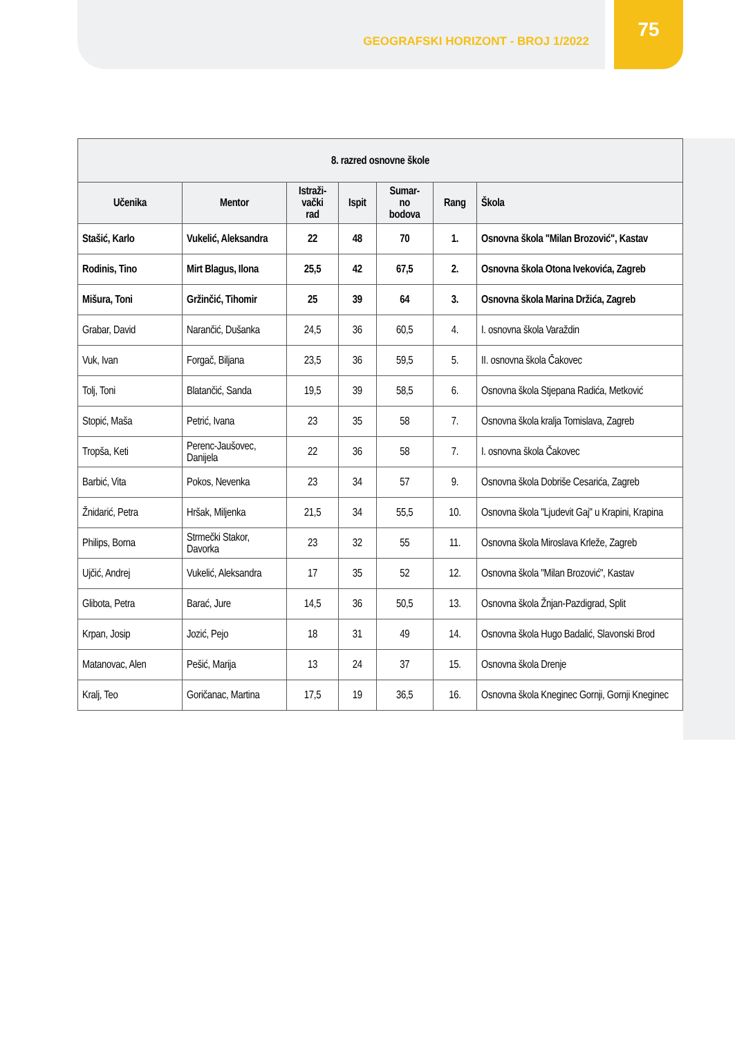75
GEOGRAFSKI HORIZONT - BROJ 1/2022
| 8. razred osnovne škole | | | | | | |
| --- | --- | --- | --- | --- | --- | --- |
| Učenika | Mentor | Istraži- vački rad | Ispit | Sumar- no bodova | Rang | Škola |
| Stašić, Karlo | Vukelić, Aleksandra | 22 | 48 | 70 | 1. | Osnovna škola "Milan Brozović", Kastav |
| Rodinis, Tino | Mirt Blagus, Ilona | 25,5 | 42 | 67,5 | 2. | Osnovna škola Otona Ivekovića, Zagreb |
| Mišura, Toni | Gržinčić, Tihomir | 25 | 39 | 64 | 3. | Osnovna škola Marina Držića, Zagreb |
| Grabar, David | Narančić, Dušanka | 24,5 | 36 | 60,5 | 4. | I. osnovna škola Varaždin |
| Vuk, Ivan | Forgač, Biljana | 23,5 | 36 | 59,5 | 5. | II. osnovna škola Čakovec |
| Tolj, Toni | Blatančić, Sanda | 19,5 | 39 | 58,5 | 6. | Osnovna škola Stjepana Radića, Metković |
| Stopić, Maša | Petrić, Ivana | 23 | 35 | 58 | 7. | Osnovna škola kralja Tomislava, Zagreb |
| Tropša, Keti | Perenc-Jaušovec, Danijela | 22 | 36 | 58 | 7. | I. osnovna škola Čakovec |
| Barbić, Vita | Pokos, Nevenka | 23 | 34 | 57 | 9. | Osnovna škola Dobriše Cesarića, Zagreb |
| Žnidarić, Petra | Hršak, Miljenka | 21,5 | 34 | 55,5 | 10. | Osnovna škola "Ljudevit Gaj" u Krapini, Krapina |
| Philips, Borna | Strmečki Stakor, Davorka | 23 | 32 | 55 | 11. | Osnovna škola Miroslava Krleže, Zagreb |
| Ujčić, Andrej | Vukelić, Aleksandra | 17 | 35 | 52 | 12. | Osnovna škola "Milan Brozović", Kastav |
| Glibota, Petra | Barać, Jure | 14,5 | 36 | 50,5 | 13. | Osnovna škola Žnjan-Pazdigrad, Split |
| Krpan, Josip | Jozić, Pejo | 18 | 31 | 49 | 14. | Osnovna škola Hugo Badalić, Slavonski Brod |
| Matanovac, Alen | Pešić, Marija | 13 | 24 | 37 | 15. | Osnovna škola Drenje |
| Kralj, Teo | Goričanac, Martina | 17,5 | 19 | 36,5 | 16. | Osnovna škola Kneginec Gornji, Gornji Kneginec |